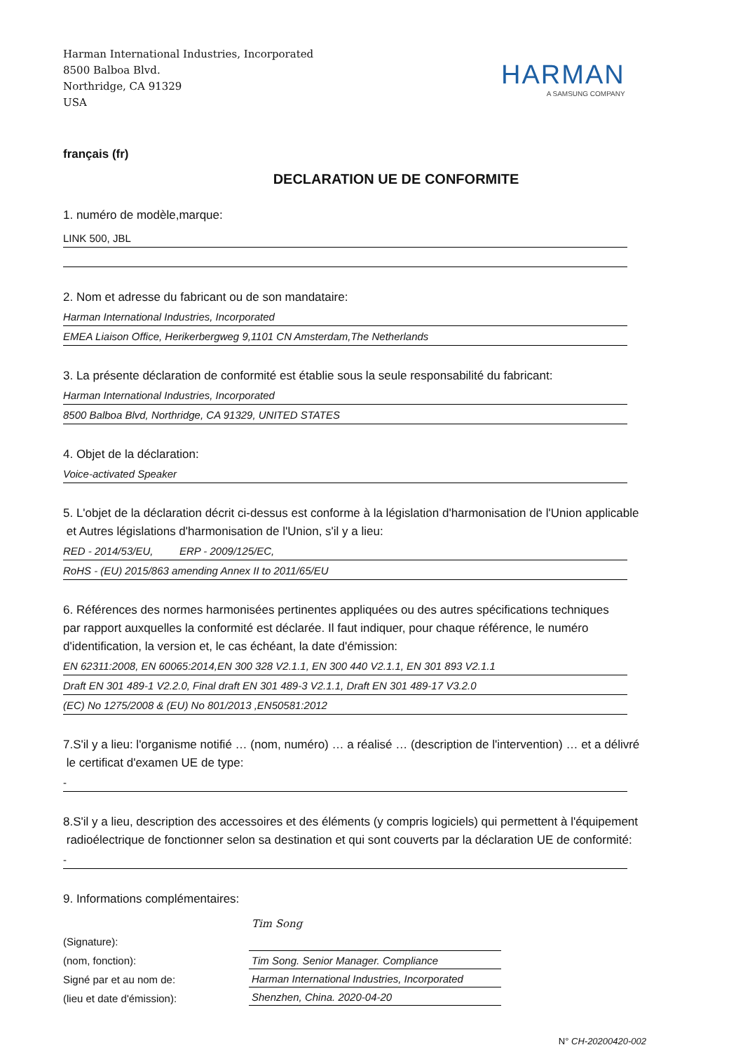Harman International Industries, Incorporated
8500 Balboa Blvd.
Northridge, CA 91329
USA
HARMAN
A SAMSUNG COMPANY
français (fr)
DECLARATION UE DE CONFORMITE
1. numéro de modèle,marque:
LINK 500, JBL
2. Nom et adresse du fabricant ou de son mandataire:
Harman International Industries, Incorporated
EMEA Liaison Office, Herikerbergweg 9,1101 CN Amsterdam,The Netherlands
3. La présente déclaration de conformité est établie sous la seule responsabilité du fabricant:
Harman International Industries, Incorporated
8500 Balboa Blvd, Northridge, CA 91329, UNITED STATES
4. Objet de la déclaration:
Voice-activated Speaker
5. L'objet de la déclaration décrit ci-dessus est conforme à la législation d'harmonisation de l'Union applicable
et Autres législations d'harmonisation de l'Union, s'il y a lieu:
RED - 2014/53/EU, ERP - 2009/125/EC,
RoHS - (EU) 2015/863 amending Annex II to 2011/65/EU
6. Références des normes harmonisées pertinentes appliquées ou des autres spécifications techniques
par rapport auxquelles la conformité est déclarée. Il faut indiquer, pour chaque référence, le numéro
d'identification, la version et, le cas échéant, la date d'émission:
EN 62311:2008, EN 60065:2014,EN 300 328 V2.1.1, EN 300 440 V2.1.1, EN 301 893 V2.1.1
Draft EN 301 489-1 V2.2.0, Final draft EN 301 489-3 V2.1.1, Draft EN 301 489-17 V3.2.0
(EC) No 1275/2008 & (EU) No 801/2013 ,EN50581:2012
7.S'il y a lieu: l'organisme notifié … (nom, numéro) … a réalisé … (description de l'intervention) … et a délivré
le certificat d'examen UE de type:
-
8.S'il y a lieu, description des accessoires et des éléments (y compris logiciels) qui permettent à l'équipement
radioélectrique de fonctionner selon sa destination et qui sont couverts par la déclaration UE de conformité:
-
9. Informations complémentaires:
(Signature):
(nom, fonction):
Signé par et au nom de:
(lieu et date d'émission):
Tim Song
Tim Song. Senior Manager. Compliance
Harman International Industries, Incorporated
Shenzhen, China. 2020-04-20
N° CH-20200420-002